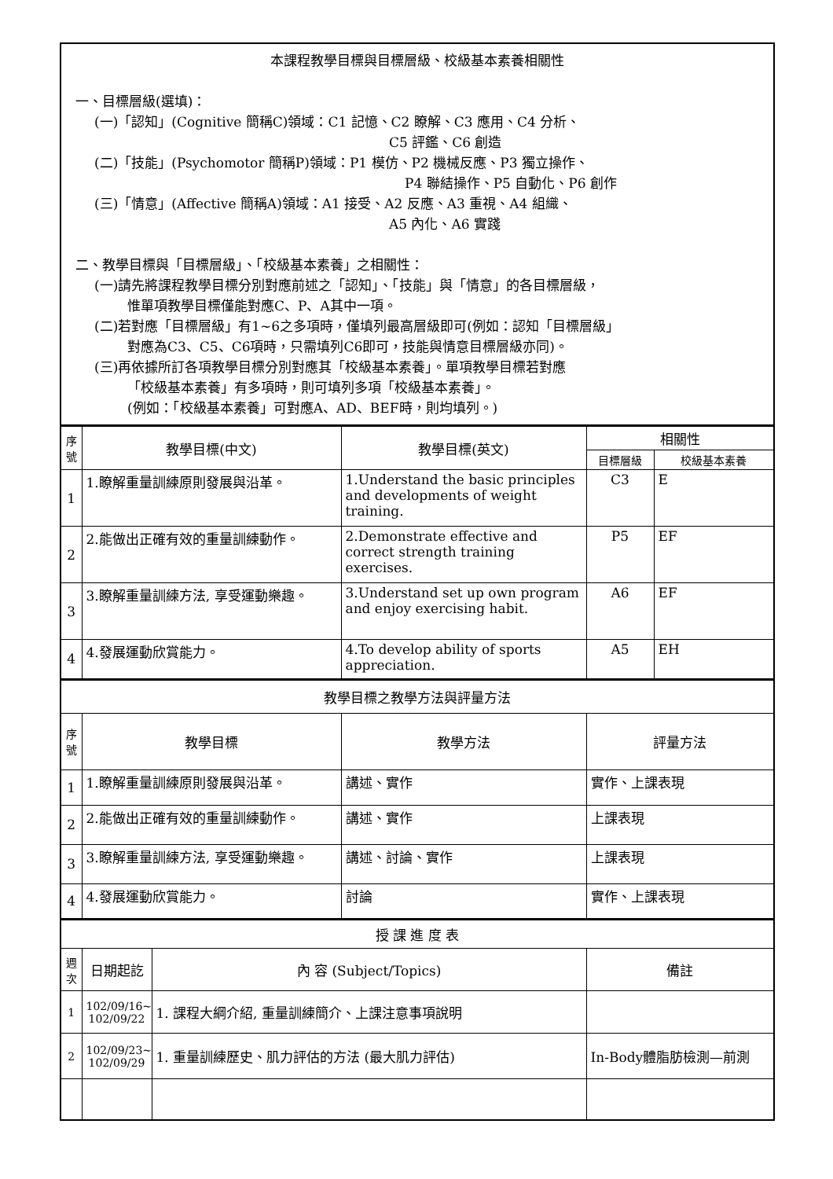| 本課程教學目標與目標層級、校級基本素養相關性 一、目標層級(選填)： (一)「認知」(Cognitive 簡稱C)領域：C1 記憶、C2 瞭解、C3 應用、C4 分析、 C5 評鑑、C6 創造 (二)「技能」(Psychomotor 簡稱P)領域：P1 模仿、P2 機械反應、P3 獨立操作、 P4 聯結操作、P5 自動化、P6 創作 (三)「情意」(Affective 簡稱A)領域：A1 接受、A2 反應、A3 重視、A4 組織、 A5 內化、A6 實踐 二、教學目標與「目標層級」、「校級基本素養」之相關性： (一)請先將課程教學目標分別對應前述之「認知」、「技能」與「情意」的各目標層級， 惟單項教學目標僅能對應C、P、A其中一項。 (二)若對應「目標層級」有1~6之多項時，僅填列最高層級即可(例如：認知「目標層級」 對應為C3、C5、C6項時，只需填列C6即可，技能與情意目標層級亦同)。 (三)再依據所訂各項教學目標分別對應其「校級基本素養」。單項教學目標若對應 「校級基本素養」有多項時，則可填列多項「校級基本素養」。 (例如：「校級基本素養」可對應A、AD、BEF時，則均填列。) |
| 序 號 | 教學目標(中文) | 教學目標(英文) | 相關性 | |
| | | | 目標層級 | 校級基本素養 |
| 1 | 1.瞭解重量訓練原則發展與沿革。 | 1.Understand the basic principles and developments of weight training. | C3 | E |
| 2 | 2.能做出正確有效的重量訓練動作。 | 2.Demonstrate effective and correct strength training exercises. | P5 | EF |
| 3 | 3.瞭解重量訓練方法, 享受運動樂趣。 | 3.Understand set up own program and enjoy exercising habit. | A6 | EF |
| 4 | 4.發展運動欣賞能力。 | 4.To develop ability of sports appreciation. | A5 | EH |
| 教學目標之教學方法與評量方法 | | | |
| 序 號 | 教學目標 | 教學方法 | 評量方法 |
| 1 | 1.瞭解重量訓練原則發展與沿革。 | 講述、實作 | 實作、上課表現 |
| 2 | 2.能做出正確有效的重量訓練動作。 | 講述、實作 | 上課表現 |
| 3 | 3.瞭解重量訓練方法, 享受運動樂趣。 | 講述、討論、實作 | 上課表現 |
| 4 | 4.發展運動欣賞能力。 | 討論 | 實作、上課表現 |
| 授 課 進 度 表 | | | |
| 週 次 | 日期起訖 | 內 容 (Subject/Topics) | 備註 |
| 1 | 102/09/16~ 102/09/22 | 1. 課程大綱介紹, 重量訓練簡介、上課注意事項說明 | |
| 2 | 102/09/23~ 102/09/29 | 1. 重量訓練歷史、肌力評估的方法 (最大肌力評估) | In-Body體脂肪檢測—前測 |